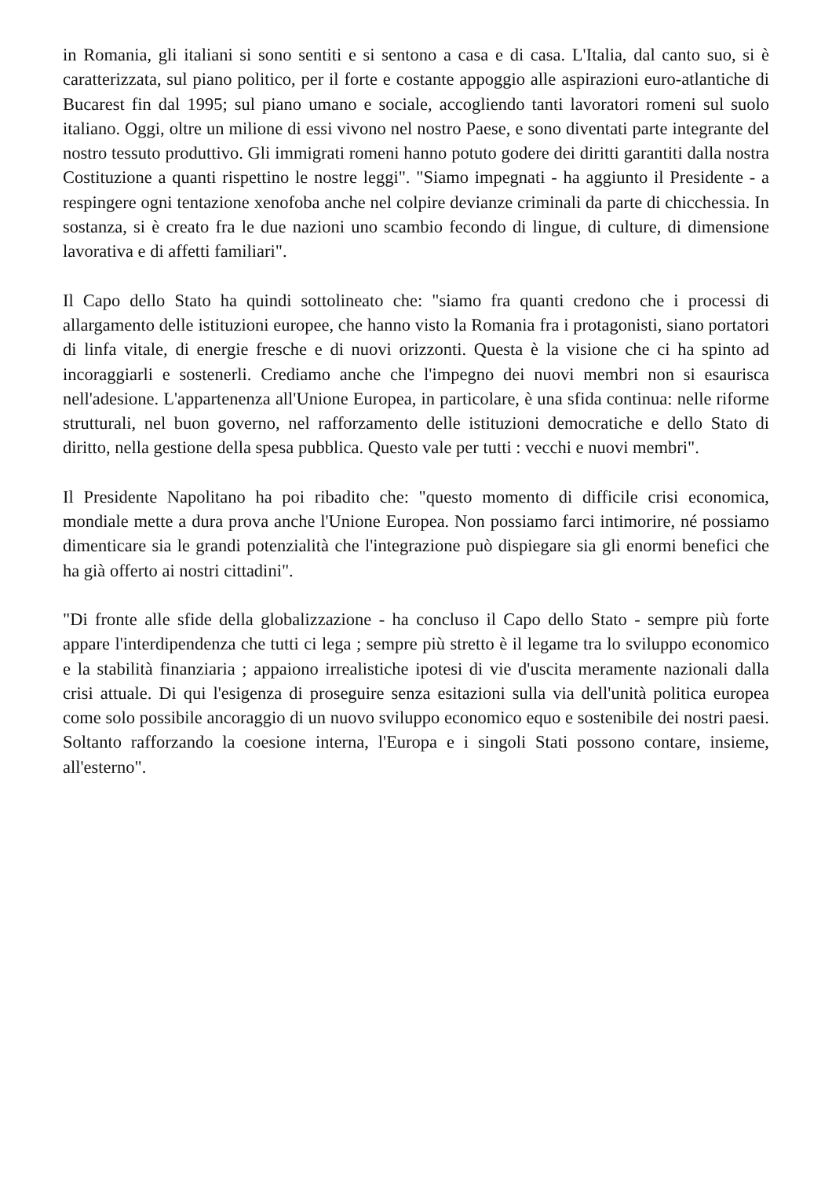in Romania, gli italiani si sono sentiti e si sentono a casa e di casa. L'Italia, dal canto suo, si è caratterizzata, sul piano politico, per il forte e costante appoggio alle aspirazioni euro-atlantiche di Bucarest fin dal 1995; sul piano umano e sociale, accogliendo tanti lavoratori romeni sul suolo italiano. Oggi, oltre un milione di essi vivono nel nostro Paese, e sono diventati parte integrante del nostro tessuto produttivo. Gli immigrati romeni hanno potuto godere dei diritti garantiti dalla nostra Costituzione a quanti rispettino le nostre leggi". "Siamo impegnati - ha aggiunto il Presidente - a respingere ogni tentazione xenofoba anche nel colpire devianze criminali da parte di chicchessia. In sostanza, si è creato fra le due nazioni uno scambio fecondo di lingue, di culture, di dimensione lavorativa e di affetti familiari".
Il Capo dello Stato ha quindi sottolineato che: "siamo fra quanti credono che i processi di allargamento delle istituzioni europee, che hanno visto la Romania fra i protagonisti, siano portatori di linfa vitale, di energie fresche e di nuovi orizzonti. Questa è la visione che ci ha spinto ad incoraggiarli e sostenerli. Crediamo anche che l'impegno dei nuovi membri non si esaurisca nell'adesione. L'appartenenza all'Unione Europea, in particolare, è una sfida continua: nelle riforme strutturali, nel buon governo, nel rafforzamento delle istituzioni democratiche e dello Stato di diritto, nella gestione della spesa pubblica. Questo vale per tutti : vecchi e nuovi membri".
Il Presidente Napolitano ha poi ribadito che: "questo momento di difficile crisi economica, mondiale mette a dura prova anche l'Unione Europea. Non possiamo farci intimorire, né possiamo dimenticare sia le grandi potenzialità che l'integrazione può dispiegare sia gli enormi benefici che ha già offerto ai nostri cittadini".
"Di fronte alle sfide della globalizzazione - ha concluso il Capo dello Stato - sempre più forte appare l'interdipendenza che tutti ci lega ; sempre più stretto è il legame tra lo sviluppo economico e la stabilità finanziaria ; appaiono irrealistiche ipotesi di vie d'uscita meramente nazionali dalla crisi attuale. Di qui l'esigenza di proseguire senza esitazioni sulla via dell'unità politica europea come solo possibile ancoraggio di un nuovo sviluppo economico equo e sostenibile dei nostri paesi. Soltanto rafforzando la coesione interna, l'Europa e i singoli Stati possono contare, insieme, all'esterno".